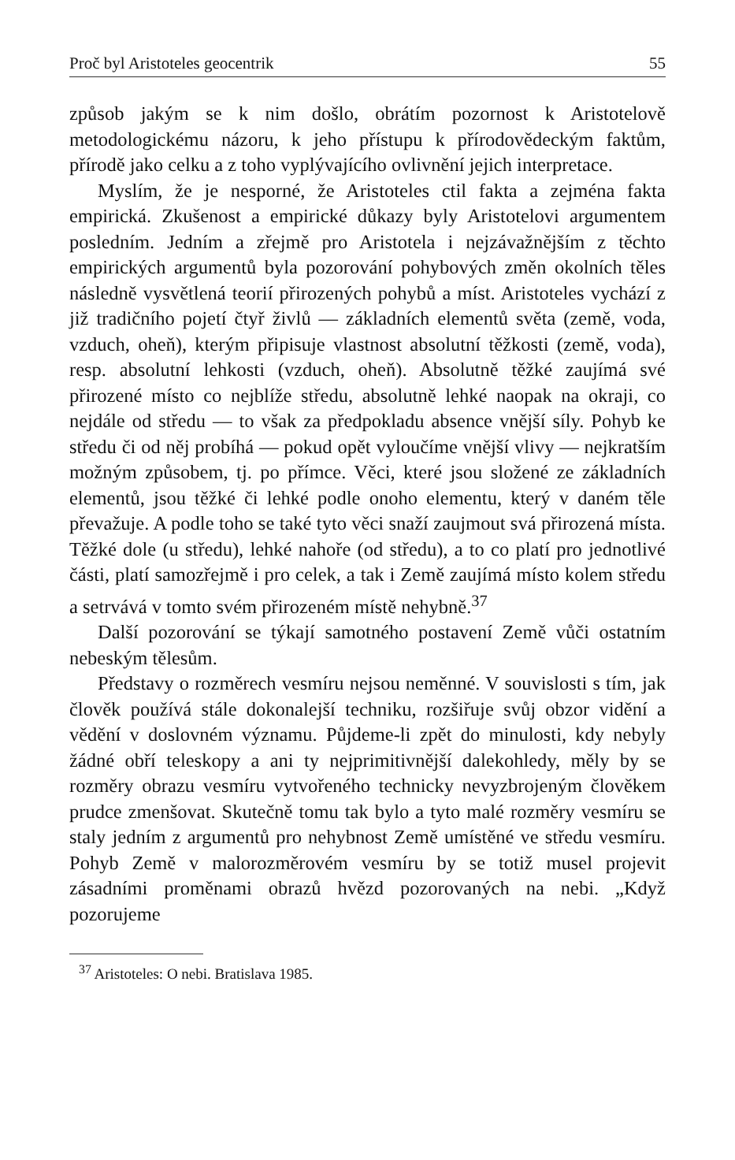Proč byl Aristoteles geocentrik 55
způsob jakým se k nim došlo, obrátím pozornost k Aristotelově metodologickému názoru, k jeho přístupu k přírodovědeckým faktům, přírodě jako celku a z toho vyplývajícího ovlivnění jejich interpretace.
Myslím, že je nesporné, že Aristoteles ctil fakta a zejména fakta empirická. Zkušenost a empirické důkazy byly Aristotelovi argumentem posledním. Jedním a zřejmě pro Aristotela i nejzávažnějším z těchto empirických argumentů byla pozorování pohybových změn okolních těles následně vysvětlená teorií přirozených pohybů a míst. Aristoteles vychází z již tradičního pojetí čtyř živlů — základních elementů světa (země, voda, vzduch, oheň), kterým připisuje vlastnost absolutní těžkosti (země, voda), resp. absolutní lehkosti (vzduch, oheň). Absolutně těžké zaujímá své přirozené místo co nejblíže středu, absolutně lehké naopak na okraji, co nejdále od středu — to však za předpokladu absence vnější síly. Pohyb ke středu či od něj probíhá — pokud opět vyloučíme vnější vlivy — nejkratším možným způsobem, tj. po přímce. Věci, které jsou složené ze základních elementů, jsou těžké či lehké podle onoho elementu, který v daném těle převažuje. A podle toho se také tyto věci snaží zaujmout svá přirozená místa. Těžké dole (u středu), lehké nahoře (od středu), a to co platí pro jednotlivé části, platí samozřejmě i pro celek, a tak i Země zaujímá místo kolem středu a setrvává v tomto svém přirozeném místě nehybně.<sup>37</sup>
Další pozorování se týkají samotného postavení Země vůči ostatním nebeským tělesům.
Představy o rozměrech vesmíru nejsou neměnné. V souvislosti s tím, jak člověk používá stále dokonalejší techniku, rozšiřuje svůj obzor vidění a vědění v doslovném významu. Půjdeme-li zpět do minulosti, kdy nebyly žádné obří teleskopy a ani ty nejprimitivnější dalekohledy, měly by se rozměry obrazu vesmíru vytvořeného technicky nevyzbrojeným člověkem prudce zmenšovat. Skutečně tomu tak bylo a tyto malé rozměry vesmíru se staly jedním z argumentů pro nehybnost Země umístěné ve středu vesmíru. Pohyb Země v malorozměrovém vesmíru by se totiž musel projevit zásadními proměnami obrazů hvězd pozorovaných na nebi. „Když pozorujeme
<sup>37</sup> Aristoteles: O nebi. Bratislava 1985.